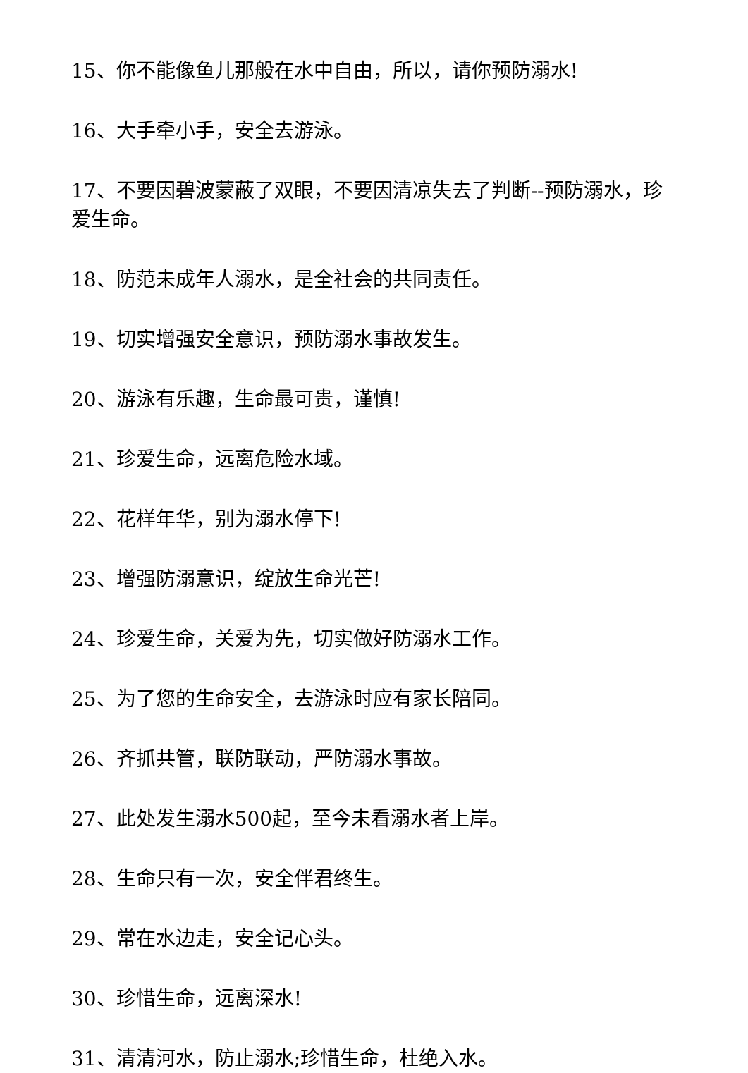15、你不能像鱼儿那般在水中自由，所以，请你预防溺水!
16、大手牵小手，安全去游泳。
17、不要因碧波蒙蔽了双眼，不要因清凉失去了判断--预防溺水，珍爱生命。
18、防范未成年人溺水，是全社会的共同责任。
19、切实增强安全意识，预防溺水事故发生。
20、游泳有乐趣，生命最可贵，谨慎!
21、珍爱生命，远离危险水域。
22、花样年华，别为溺水停下!
23、增强防溺意识，绽放生命光芒!
24、珍爱生命，关爱为先，切实做好防溺水工作。
25、为了您的生命安全，去游泳时应有家长陪同。
26、齐抓共管，联防联动，严防溺水事故。
27、此处发生溺水500起，至今未看溺水者上岸。
28、生命只有一次，安全伴君终生。
29、常在水边走，安全记心头。
30、珍惜生命，远离深水!
31、清清河水，防止溺水;珍惜生命，杜绝入水。